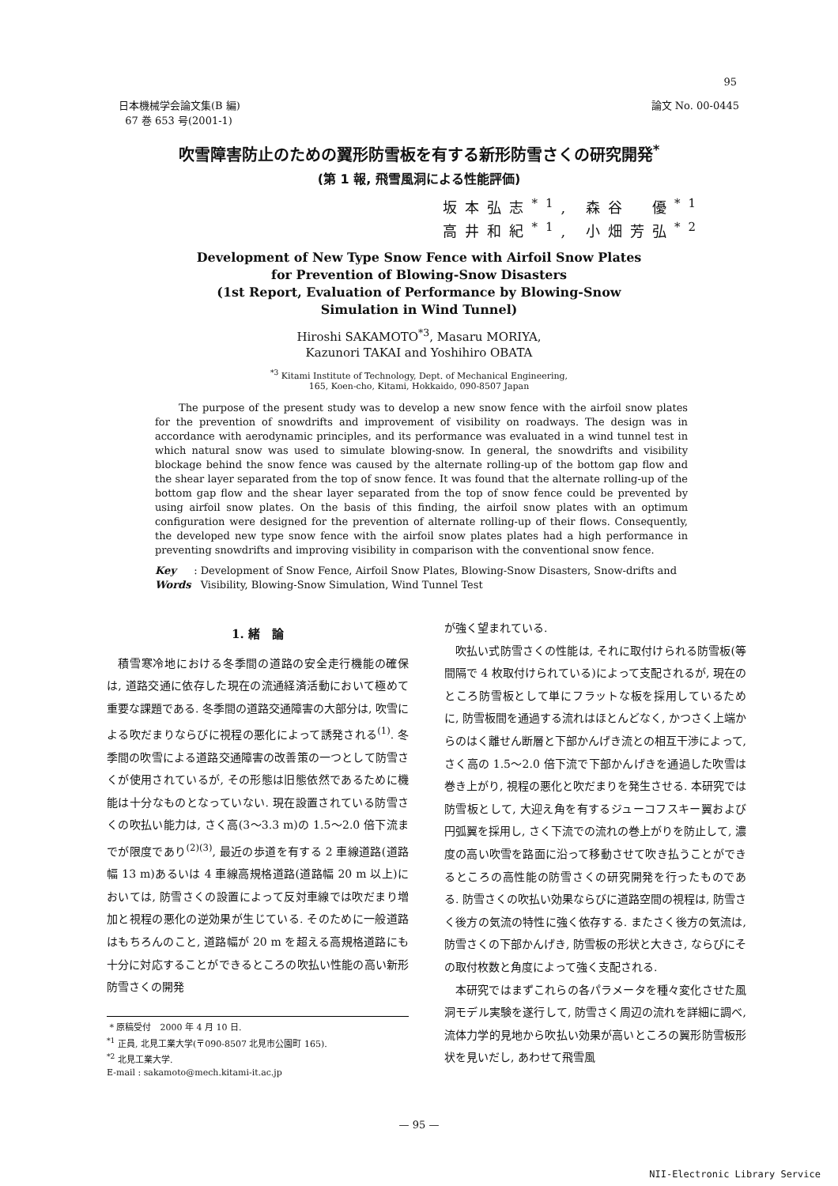95
日本機械学会論文集(B 編)
67 巻 653 号(2001-1)
論文 No. 00-0445
吹雪障害防止のための翼形防雪板を有する新形防雪さくの研究開発<sup>*</sup>
(第 1 報, 飛雪風洞による性能評価)
坂本弘志<sup>*1</sup>, 森谷　優<sup>*1</sup>
高井和紀<sup>*1</sup>, 小畑芳弘<sup>*2</sup>
Development of New Type Snow Fence with Airfoil Snow Plates
for Prevention of Blowing-Snow Disasters
(1st Report, Evaluation of Performance by Blowing-Snow
Simulation in Wind Tunnel)
Hiroshi SAKAMOTO<sup>*3</sup>, Masaru MORIYA,
Kazunori TAKAI and Yoshihiro OBATA
<sup>*3</sup> Kitami Institute of Technology, Dept. of Mechanical Engineering,
165, Koen-cho, Kitami, Hokkaido, 090-8507 Japan
The purpose of the present study was to develop a new snow fence with the airfoil snow plates for the prevention of snowdrifts and improvement of visibility on roadways. The design was in accordance with aerodynamic principles, and its performance was evaluated in a wind tunnel test in which natural snow was used to simulate blowing-snow. In general, the snowdrifts and visibility blockage behind the snow fence was caused by the alternate rolling-up of the bottom gap flow and the shear layer separated from the top of snow fence. It was found that the alternate rolling-up of the bottom gap flow and the shear layer separated from the top of snow fence could be prevented by using airfoil snow plates. On the basis of this finding, the airfoil snow plates with an optimum configuration were designed for the prevention of alternate rolling-up of their flows. Consequently, the developed new type snow fence with the airfoil snow plates plates had a high performance in preventing snowdrifts and improving visibility in comparison with the conventional snow fence.
Key Words: Development of Snow Fence, Airfoil Snow Plates, Blowing-Snow Disasters, Snow-drifts and Visibility, Blowing-Snow Simulation, Wind Tunnel Test
1. 緒　論
積雪寒冷地における冬季間の道路の安全走行機能の確保は, 道路交通に依存した現在の流通経済活動において極めて重要な課題である. 冬季間の道路交通障害の大部分は, 吹雪による吹だまりならびに視程の悪化によって誘発される<sup>(1)</sup>. 冬季間の吹雪による道路交通障害の改善策の一つとして防雪さくが使用されているが, その形態は旧態依然であるために機能は十分なものとなっていない. 現在設置されている防雪さくの吹払い能力は, さく高(3〜3.3 m)の 1.5〜2.0 倍下流までが限度であり<sup>(2)(3)</sup>, 最近の歩道を有する 2 車線道路(道路幅 13 m)あるいは 4 車線高規格道路(道路幅 20 m 以上)においては, 防雪さくの設置によって反対車線では吹だまり増加と視程の悪化の逆効果が生じている. そのために一般道路はもちろんのこと, 道路幅が 20 m を超える高規格道路にも十分に対応することができるところの吹払い性能の高い新形防雪さくの開発
* 原稿受付　2000 年 4 月 10 日.
<sup>*1</sup> 正員, 北見工業大学(〒090-8507 北見市公園町 165).
<sup>*2</sup> 北見工業大学.
E-mail : sakamoto@mech.kitami-it.ac.jp
が強く望まれている.
吹払い式防雪さくの性能は, それに取付けられる防雪板(等間隔で 4 枚取付けられている)によって支配されるが, 現在のところ防雪板として単にフラットな板を採用しているために, 防雪板間を通過する流れはほとんどなく, かつさく上端からのはく離せん断層と下部かんげき流との相互干渉によって, さく高の 1.5〜2.0 倍下流で下部かんげきを通過した吹雪は巻き上がり, 視程の悪化と吹だまりを発生させる. 本研究では防雪板として, 大迎え角を有するジューコフスキー翼および円弧翼を採用し, さく下流での流れの巻上がりを防止して, 濃度の高い吹雪を路面に沿って移動させて吹き払うことができるところの高性能の防雪さくの研究開発を行ったものである. 防雪さくの吹払い効果ならびに道路空間の視程は, 防雪さく後方の気流の特性に強く依存する. またさく後方の気流は, 防雪さくの下部かんげき, 防雪板の形状と大きさ, ならびにその取付枚数と角度によって強く支配される.
本研究ではまずこれらの各パラメータを種々変化させた風洞モデル実験を遂行して, 防雪さく周辺の流れを詳細に調べ, 流体力学的見地から吹払い効果が高いところの翼形防雪板形状を見いだし, あわせて飛雪風
— 95 —
NII-Electronic Library Service